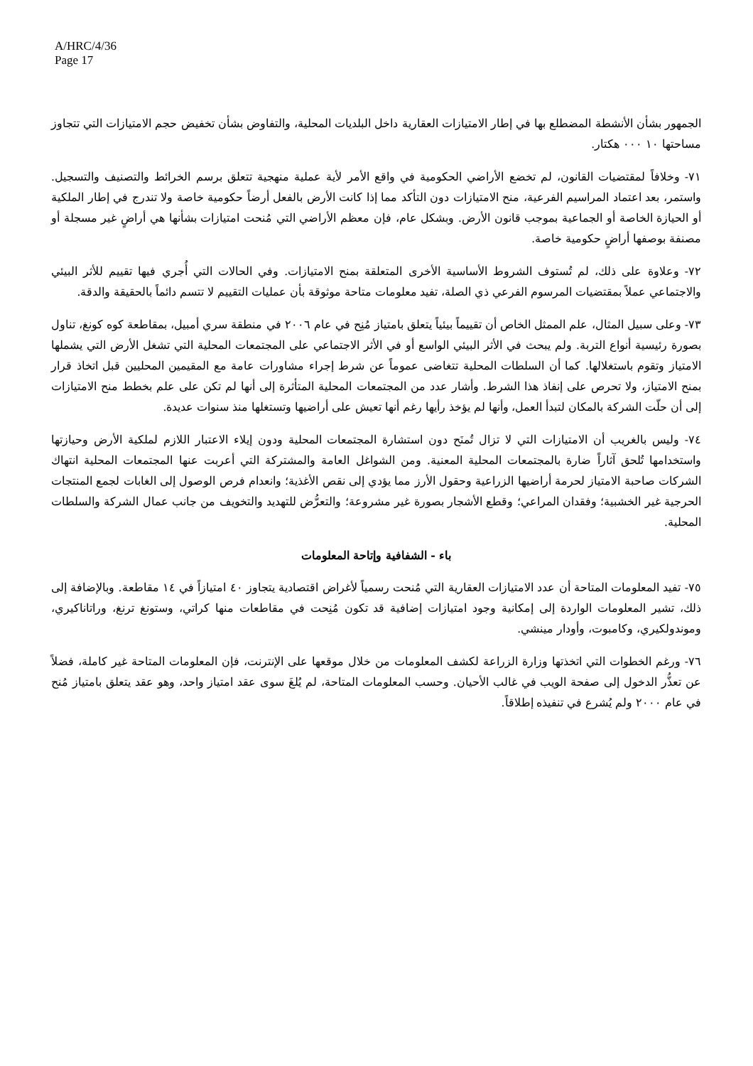A/HRC/4/36
Page 17
الجمهور بشأن الأنشطة المضطلع بها في إطار الامتيازات العقارية داخل البلديات المحلية، والتفاوض بشأن تخفيض حجم الامتيازات التي تتجاوز مساحتها ١٠ ٠٠٠ هكتار.
٧١- وخلافاً لمقتضيات القانون، لم تخضع الأراضي الحكومية في واقع الأمر لأية عملية منهجية تتعلق برسم الخرائط والتصنيف والتسجيل. واستمر، بعد اعتماد المراسيم الفرعية، منح الامتيازات دون التأكد مما إذا كانت الأرض بالفعل أرضاً حكومية خاصة ولا تندرج في إطار الملكية أو الحيازة الخاصة أو الجماعية بموجب قانون الأرض. وبشكل عام، فإن معظم الأراضي التي مُنحت امتيازات بشأنها هي أراضٍ غير مسجلة أو مصنفة بوصفها أراضٍ حكومية خاصة.
٧٢- وعلاوة على ذلك، لم تُستوف الشروط الأساسية الأخرى المتعلقة بمنح الامتيازات. وفي الحالات التي أُجري فيها تقييم للأثر البيئي والاجتماعي عملاً بمقتضيات المرسوم الفرعي ذي الصلة، تفيد معلومات متاحة موثوقة بأن عمليات التقييم لا تتسم دائماً بالحقيقة والدقة.
٧٣- وعلى سبيل المثال، علم الممثل الخاص أن تقييماً بيئياً يتعلق بامتياز مُنِح في عام ٢٠٠٦ في منطقة سري أمبيل، بمقاطعة كوه كونغ، تناول بصورة رئيسية أنواع التربة. ولم يبحث في الأثر البيئي الواسع أو في الأثر الاجتماعي على المجتمعات المحلية التي تشغل الأرض التي يشملها الامتياز وتقوم باستغلالها. كما أن السلطات المحلية تتغاضى عموماً عن شرط إجراء مشاورات عامة مع المقيمين المحليين قبل اتخاذ قرار بمنح الامتياز، ولا تحرص على إنفاذ هذا الشرط. وأشار عدد من المجتمعات المحلية المتأثرة إلى أنها لم تكن على علم بخطط منح الامتيازات إلى أن حلّت الشركة بالمكان لتبدأ العمل، وأنها لم يؤخذ رأيها رغم أنها تعيش على أراضيها وتستغلها منذ سنوات عديدة.
٧٤- وليس بالغريب أن الامتيازات التي لا تزال تُمنَح دون استشارة المجتمعات المحلية ودون إيلاء الاعتبار اللازم لملكية الأرض وحيازتها واستخدامها تُلحق آثاراً ضارة بالمجتمعات المحلية المعنية. ومن الشواغل العامة والمشتركة التي أعربت عنها المجتمعات المحلية انتهاك الشركات صاحبة الامتياز لحرمة أراضيها الزراعية وحقول الأرز مما يؤدي إلى نقص الأغذية؛ وانعدام فرص الوصول إلى الغابات لجمع المنتجات الحرجية غير الخشبية؛ وفقدان المراعي؛ وقطع الأشجار بصورة غير مشروعة؛ والتعرُّض للتهديد والتخويف من جانب عمال الشركة والسلطات المحلية.
باء - الشفافية وإتاحة المعلومات
٧٥- تفيد المعلومات المتاحة أن عدد الامتيازات العقارية التي مُنحت رسمياً لأغراض اقتصادية يتجاوز ٤٠ امتيازاً في ١٤ مقاطعة. وبالإضافة إلى ذلك، تشير المعلومات الواردة إلى إمكانية وجود امتيازات إضافية قد تكون مُنِحت في مقاطعات منها كراتي، وستونغ ترنغ، وراتاناكيري، وموندولكيري، وكامبوت، وأودار مينشي.
٧٦- ورغم الخطوات التي اتخذتها وزارة الزراعة لكشف المعلومات من خلال موقعها على الإنترنت، فإن المعلومات المتاحة غير كاملة، فضلاً عن تعذُّر الدخول إلى صفحة الويب في غالب الأحيان. وحسب المعلومات المتاحة، لم يُلغَ سوى عقد امتياز واحد، وهو عقد يتعلق بامتياز مُنح في عام ٢٠٠٠ ولم يُشرع في تنفيذه إطلاقاً.